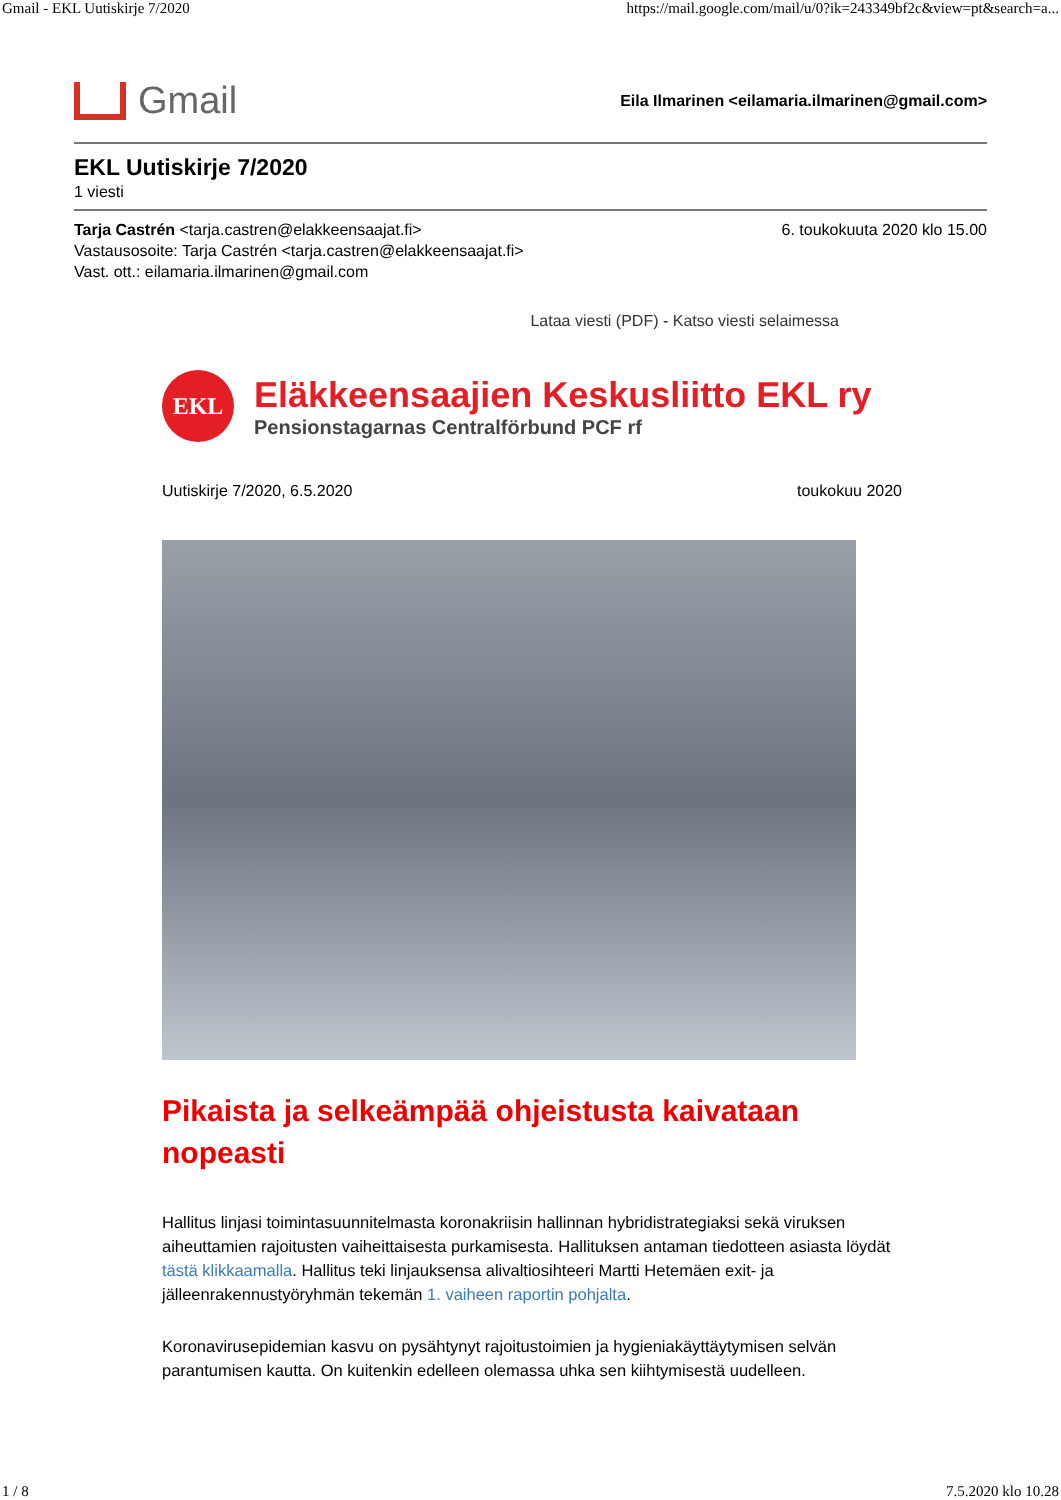Gmail - EKL Uutiskirje 7/2020 https://mail.google.com/mail/u/0?ik=243349bf2c&view=pt&search=a...
Gmail
Eila Ilmarinen <eilamaria.ilmarinen@gmail.com>
EKL Uutiskirje 7/2020
1 viesti
Tarja Castrén <tarja.castren@elakkeensaajat.fi>
Vastausosoite: Tarja Castrén <tarja.castren@elakkeensaajat.fi>
Vast. ott.: eilamaria.ilmarinen@gmail.com
6. toukokuuta 2020 klo 15.00
Lataa viesti (PDF) - Katso viesti selaimessa
EKL
Eläkkeensaajien Keskusliitto EKL ry
Pensionstagarnas Centralförbund PCF rf
Uutiskirje 7/2020, 6.5.2020 toukokuu 2020
Pikaista ja selkeämpää ohjeistusta kaivataan nopeasti
Hallitus linjasi toimintasuunnitelmasta koronakriisin hallinnan hybridistrategiaksi sekä viruksen aiheuttamien rajoitusten vaiheittaisesta purkamisesta. Hallituksen antaman tiedotteen asiasta löydät tästä klikkaamalla. Hallitus teki linjauksensa alivaltiosihteeri Martti Hetemäen exit- ja jälleenrakennustyöryhmän tekemän 1. vaiheen raportin pohjalta.
Koronavirusepidemian kasvu on pysähtynyt rajoitustoimien ja hygieniakäyttäytymisen selvän parantumisen kautta. On kuitenkin edelleen olemassa uhka sen kiihtymisestä uudelleen.
1 / 8 7.5.2020 klo 10.28